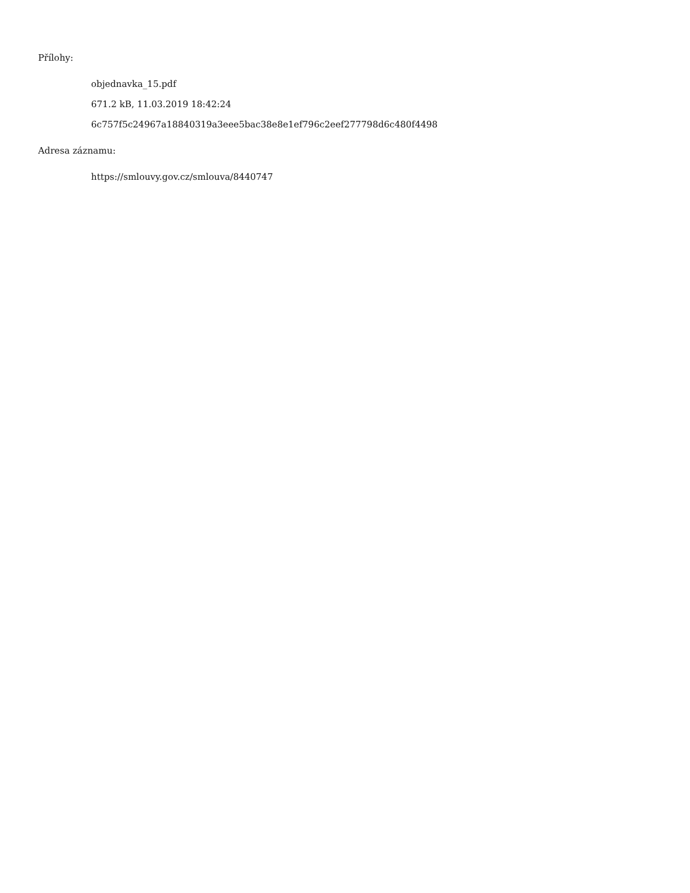Přílohy:
objednavka_15.pdf
671.2 kB, 11.03.2019 18:42:24
6c757f5c24967a18840319a3eee5bac38e8e1ef796c2eef277798d6c480f4498
Adresa záznamu:
https://smlouvy.gov.cz/smlouva/8440747